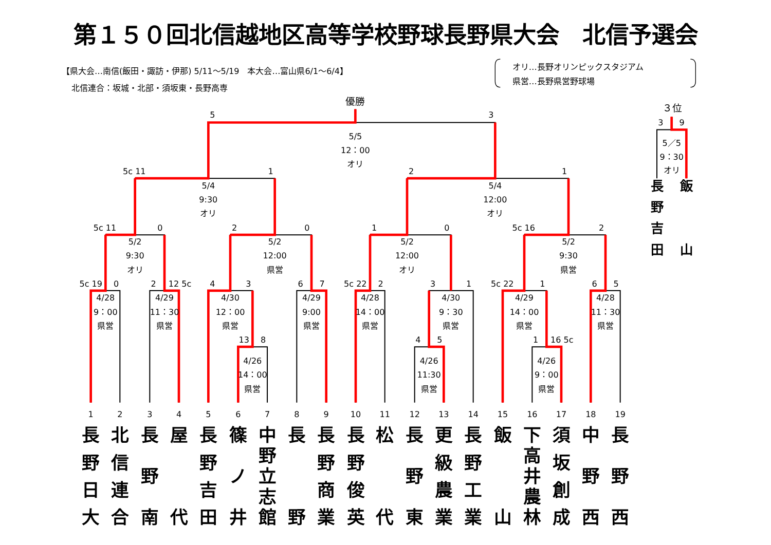第１５０回北信越地区高等学校野球長野県大会　北信予選会
【県大会…南信(飯田・諏訪・伊那) 5/11～5/19　本大会…富山県6/1～6/4】
オリ…長野オリンピックスタジアム
県営…長野県営野球場
北信連合：坂城・北部・須坂東・長野高専
優勝
5
3
5/5
12：00
オリ
5c 11
1
2
1
5/4
9:30
オリ
5/4
12:00
オリ
5c 11
0
2
0
1
0
5c 16
2
5/2
9:30
オリ
5/2
12:00
県営
5/2
12:00
オリ
5/2
9:30
県営
5c 19
0
2
12 5c
4
3
6
7
5c 22
2
3
1
5c 22
1
6
5
4/28
9：00
県営
4/29
11：30
県営
4/30
12：00
県営
4/29
9:00
県営
4/28
14：00
県営
4/30
9：30
県営
4/29
14：00
県営
4/28
11：30
県営
13
8
4
5
1
16 5c
4/26
14：00
県営
4/26
11:30
県営
4/26
9：00
県営
３位
3
9
5／5
9：30
オリ
1
2
3
4
5
6
7
8
9
10
11
12
13
14
15
16
17
18
19
長 野 吉 田
飯 山
長 野 日 大
北 信 連 合
長 野 南
屋 代
長 野 吉 田
篠 ノ 井
中 野 立 志 館
長 野
長 野 商 業
長 野 俊 英
松 代
長 野 東
更 級 農 業
長 野 工 業
飯 山
下 高 井 農 林
須 坂 創 成
中 野 西
長 野 西